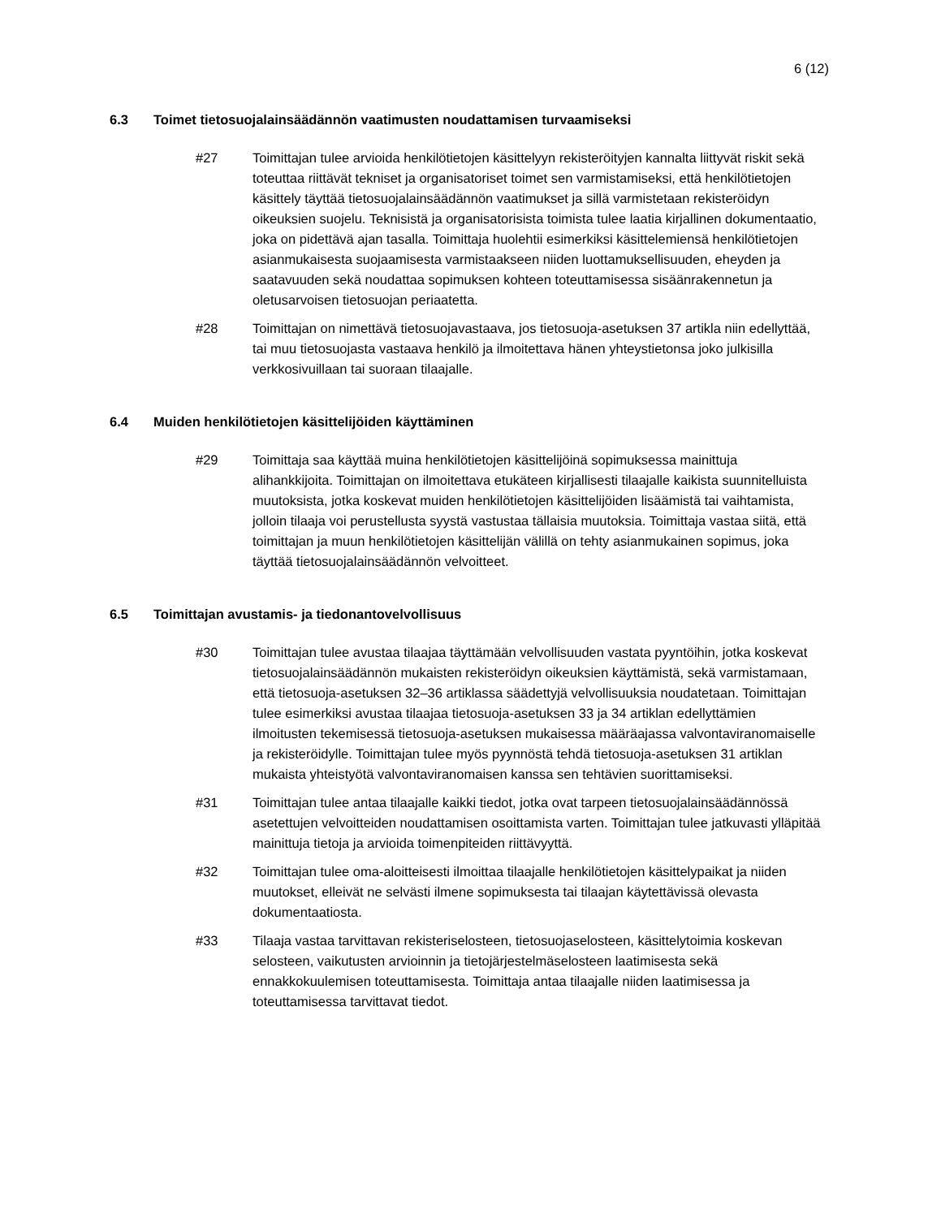6 (12)
6.3 Toimet tietosuojalainsäädännön vaatimusten noudattamisen turvaamiseksi
#27 Toimittajan tulee arvioida henkilötietojen käsittelyyn rekisteröityjen kannalta liittyvät riskit sekä toteuttaa riittävät tekniset ja organisatoriset toimet sen varmistamiseksi, että henkilötietojen käsittely täyttää tietosuojalainsäädännön vaatimukset ja sillä varmistetaan rekisteröidyn oikeuksien suojelu. Teknisistä ja organisatorisista toimista tulee laatia kirjallinen dokumentaatio, joka on pidettävä ajan tasalla. Toimittaja huolehtii esimerkiksi käsittelemiensä henkilötietojen asianmukaisesta suojaamisesta varmistaakseen niiden luottamuksellisuuden, eheyden ja saatavuuden sekä noudattaa sopimuksen kohteen toteuttamisessa sisäänrakennetun ja oletusarvoisen tietosuojan periaatetta.
#28 Toimittajan on nimettävä tietosuojavastaava, jos tietosuoja-asetuksen 37 artikla niin edellyttää, tai muu tietosuojasta vastaava henkilö ja ilmoitettava hänen yhteystietonsa joko julkisilla verkkosivuillaan tai suoraan tilaajalle.
6.4 Muiden henkilötietojen käsittelijöiden käyttäminen
#29 Toimittaja saa käyttää muina henkilötietojen käsittelijöinä sopimuksessa mainittuja alihankkijoita. Toimittajan on ilmoitettava etukäteen kirjallisesti tilaajalle kaikista suunnitelluista muutoksista, jotka koskevat muiden henkilötietojen käsittelijöiden lisäämistä tai vaihtamista, jolloin tilaaja voi perustellusta syystä vastustaa tällaisia muutoksia. Toimittaja vastaa siitä, että toimittajan ja muun henkilötietojen käsittelijän välillä on tehty asianmukainen sopimus, joka täyttää tietosuojalainsäädännön velvoitteet.
6.5 Toimittajan avustamis- ja tiedonantovelvollisuus
#30 Toimittajan tulee avustaa tilaajaa täyttämään velvollisuuden vastata pyyntöihin, jotka koskevat tietosuojalainsäädännön mukaisten rekisteröidyn oikeuksien käyttämistä, sekä varmistamaan, että tietosuoja-asetuksen 32–36 artiklassa säädettyjä velvollisuuksia noudatetaan. Toimittajan tulee esimerkiksi avustaa tilaajaa tietosuoja-asetuksen 33 ja 34 artiklan edellyttämien ilmoitusten tekemisessä tietosuoja-asetuksen mukaisessa määräajassa valvontaviranomaiselle ja rekisteröidylle. Toimittajan tulee myös pyynnöstä tehdä tietosuoja-asetuksen 31 artiklan mukaista yhteistyötä valvontaviranomaisen kanssa sen tehtävien suorittamiseksi.
#31 Toimittajan tulee antaa tilaajalle kaikki tiedot, jotka ovat tarpeen tietosuojalainsäädännössä asetettujen velvoitteiden noudattamisen osoittamista varten. Toimittajan tulee jatkuvasti ylläpitää mainittuja tietoja ja arvioida toimenpiteiden riittävyyttä.
#32 Toimittajan tulee oma-aloitteisesti ilmoittaa tilaajalle henkilötietojen käsittelypaikat ja niiden muutokset, elleivät ne selvästi ilmene sopimuksesta tai tilaajan käytettävissä olevasta dokumentaatiosta.
#33 Tilaaja vastaa tarvittavan rekisteriselosteen, tietosuojaselosteen, käsittelytoimia koskevan selosteen, vaikutusten arvioinnin ja tietojärjestelmäselosteen laatimisesta sekä ennakkokuulemisen toteuttamisesta. Toimittaja antaa tilaajalle niiden laatimisessa ja toteuttamisessa tarvittavat tiedot.